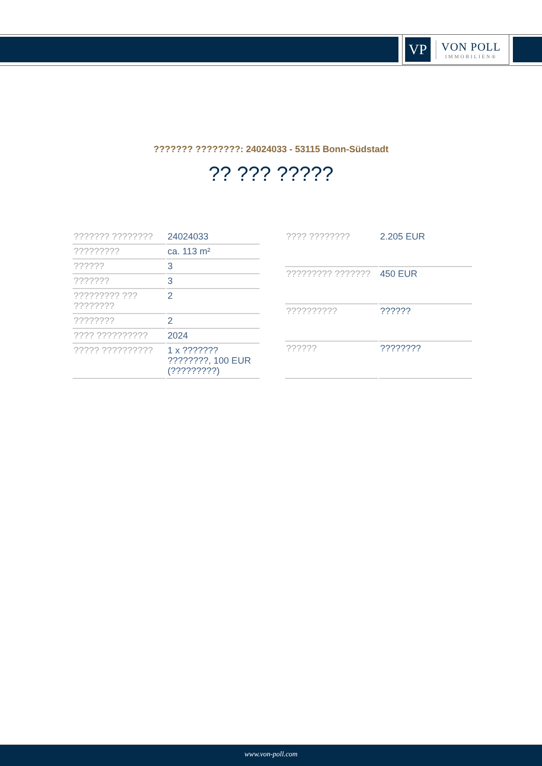VP
VON POLL
IMMOBILIEN®
??????? ????????: 24024033 - 53115 Bonn-Südstadt
?? ??? ?????
| ??????? ???????? | 24024033 |
| ????????? | ca. 113 m² |
| ?????? | 3 |
| ??????? | 3 |
| ????????? ??? ???????? | 2 |
| ???????? | 2 |
| ???? ?????????? | 2024 |
| ????? ?????????? | 1 x ??????? ????????, 100 EUR (?????????) |
| ???? ???????? | 2.205 EUR |
| ????????? ??????? | 450 EUR |
| ?????????? | ?????? |
| ?????? | ???????? |
www.von-poll.com